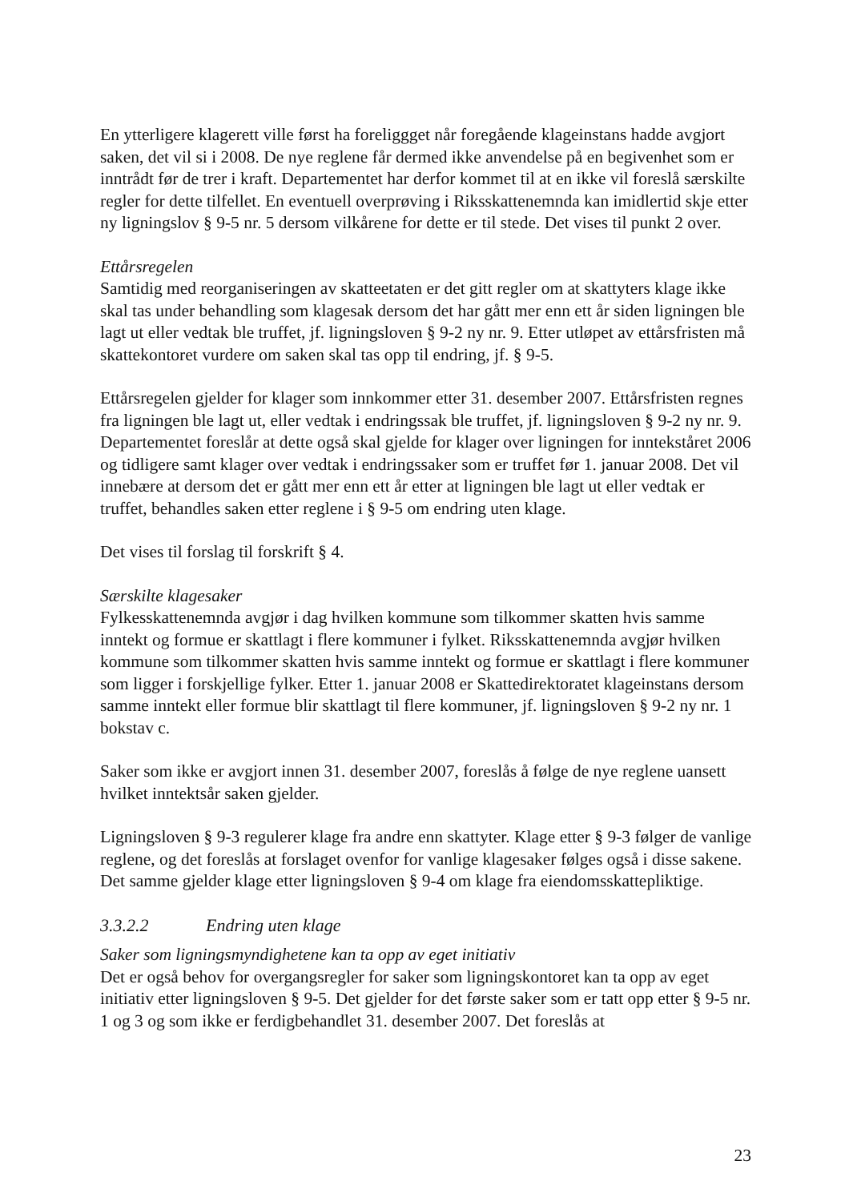En ytterligere klagerett ville først ha foreliggget når foregående klageinstans hadde avgjort saken, det vil si i 2008. De nye reglene får dermed ikke anvendelse på en begivenhet som er inntrådt før de trer i kraft. Departementet har derfor kommet til at en ikke vil foreslå særskilte regler for dette tilfellet. En eventuell overprøving i Riksskattenemnda kan imidlertid skje etter ny ligningslov § 9-5 nr. 5 dersom vilkårene for dette er til stede. Det vises til punkt 2 over.
Ettårsregelen
Samtidig med reorganiseringen av skatteetaten er det gitt regler om at skattyters klage ikke skal tas under behandling som klagesak dersom det har gått mer enn ett år siden ligningen ble lagt ut eller vedtak ble truffet, jf. ligningsloven § 9-2 ny nr. 9. Etter utløpet av ettårsfristen må skattekontoret vurdere om saken skal tas opp til endring, jf. § 9-5.
Ettårsregelen gjelder for klager som innkommer etter 31. desember 2007. Ettårsfristen regnes fra ligningen ble lagt ut, eller vedtak i endringssak ble truffet, jf. ligningsloven § 9-2 ny nr. 9. Departementet foreslår at dette også skal gjelde for klager over ligningen for inntekståret 2006 og tidligere samt klager over vedtak i endringssaker som er truffet før 1. januar 2008. Det vil innebære at dersom det er gått mer enn ett år etter at ligningen ble lagt ut eller vedtak er truffet, behandles saken etter reglene i § 9-5 om endring uten klage.
Det vises til forslag til forskrift § 4.
Særskilte klagesaker
Fylkesskattenemnda avgjør i dag hvilken kommune som tilkommer skatten hvis samme inntekt og formue er skattlagt i flere kommuner i fylket. Riksskattenemnda avgjør hvilken kommune som tilkommer skatten hvis samme inntekt og formue er skattlagt i flere kommuner som ligger i forskjellige fylker. Etter 1. januar 2008 er Skattedirektoratet klageinstans dersom samme inntekt eller formue blir skattlagt til flere kommuner, jf. ligningsloven § 9-2 ny nr. 1 bokstav c.
Saker som ikke er avgjort innen 31. desember 2007, foreslås å følge de nye reglene uansett hvilket inntektsår saken gjelder.
Ligningsloven § 9-3 regulerer klage fra andre enn skattyter. Klage etter § 9-3 følger de vanlige reglene, og det foreslås at forslaget ovenfor for vanlige klagesaker følges også i disse sakene. Det samme gjelder klage etter ligningsloven § 9-4 om klage fra eiendomsskattepliktige.
3.3.2.2 Endring uten klage
Saker som ligningsmyndighetene kan ta opp av eget initiativ
Det er også behov for overgangsregler for saker som ligningskontoret kan ta opp av eget initiativ etter ligningsloven § 9-5. Det gjelder for det første saker som er tatt opp etter § 9-5 nr. 1 og 3 og som ikke er ferdigbehandlet 31. desember 2007. Det foreslås at
23